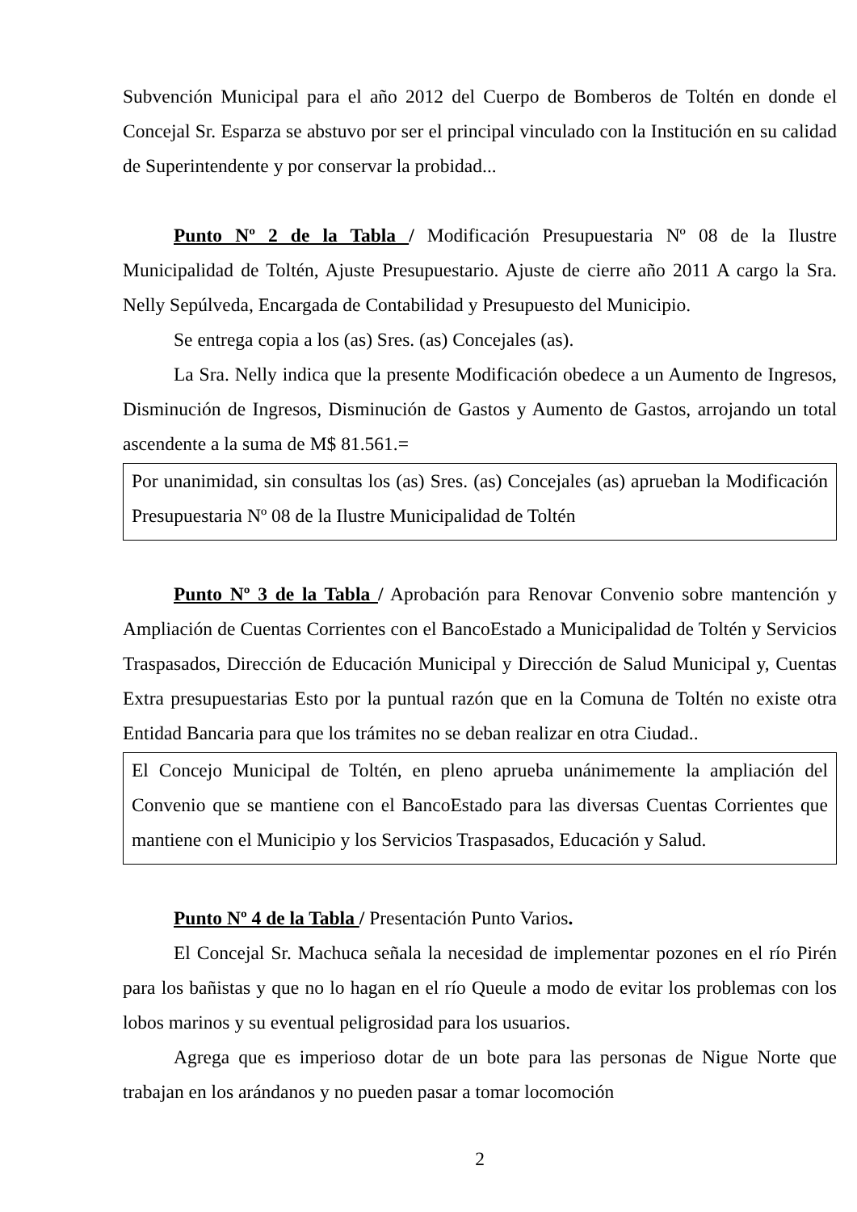Subvención Municipal para el año 2012 del Cuerpo de Bomberos de Toltén en donde el Concejal Sr. Esparza se abstuvo por ser el principal vinculado con la Institución en su calidad de Superintendente y por conservar la probidad...
Punto Nº 2 de la Tabla / Modificación Presupuestaria Nº 08 de la Ilustre Municipalidad de Toltén, Ajuste Presupuestario. Ajuste de cierre año 2011 A cargo la Sra. Nelly Sepúlveda, Encargada de Contabilidad y Presupuesto del Municipio.
Se entrega copia a los (as) Sres. (as) Concejales (as).
La Sra. Nelly indica que la presente Modificación obedece a un Aumento de Ingresos, Disminución de Ingresos, Disminución de Gastos y Aumento de Gastos, arrojando un total ascendente a la suma de M$ 81.561.=
Por unanimidad, sin consultas los (as) Sres. (as) Concejales (as) aprueban la Modificación Presupuestaria Nº 08 de la Ilustre Municipalidad de Toltén
Punto Nº 3 de la Tabla / Aprobación para Renovar Convenio sobre mantención y Ampliación de Cuentas Corrientes con el BancoEstado a Municipalidad de Toltén y Servicios Traspasados, Dirección de Educación Municipal y Dirección de Salud Municipal y, Cuentas Extra presupuestarias Esto por la puntual razón que en la Comuna de Toltén no existe otra Entidad Bancaria para que los trámites no se deban realizar en otra Ciudad..
El Concejo Municipal de Toltén, en pleno aprueba unánimemente la ampliación del Convenio que se mantiene con el BancoEstado para las diversas Cuentas Corrientes que mantiene con el Municipio y los Servicios Traspasados, Educación y Salud.
Punto Nº 4 de la Tabla / Presentación Punto Varios.
El Concejal Sr. Machuca señala la necesidad de implementar pozones en el río Pirén para los bañistas y que no lo hagan en el río Queule a modo de evitar los problemas con los lobos marinos y su eventual peligrosidad para los usuarios.
Agrega que es imperioso dotar de un bote para las personas de Nigue Norte que trabajan en los arándanos y no pueden pasar a tomar locomoción
2